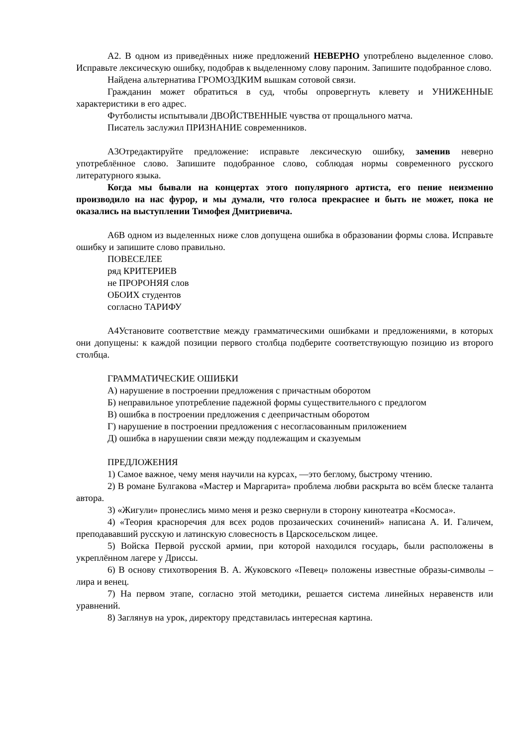А2. В одном из приведённых ниже предложений НЕВЕРНО употреблено выделенное слово. Исправьте лексическую ошибку, подобрав к выделенному слову пароним. Запишите подобранное слово.
Найдена альтернатива ГРОМОЗДКИМ вышкам сотовой связи.
Гражданин может обратиться в суд, чтобы опровергнуть клевету и УНИЖЕННЫЕ характеристики в его адрес.
Футболисты испытывали ДВОЙСТВЕННЫЕ чувства от прощального матча.
Писатель заслужил ПРИЗНАНИЕ современников.
А3Отредактируйте предложение: исправьте лексическую ошибку, заменив неверно употреблённое слово. Запишите подобранное слово, соблюдая нормы современного русского литературного языка.
Когда мы бывали на концертах этого популярного артиста, его пение неизменно производило на нас фурор, и мы думали, что голоса прекраснее и быть не может, пока не оказались на выступлении Тимофея Дмитриевича.
А6В одном из выделенных ниже слов допущена ошибка в образовании формы слова. Исправьте ошибку и запишите слово правильно.
ПОВЕСЕЛЕЕ
ряд КРИТЕРИЕВ
не ПРОРОНЯЯ слов
ОБОИХ студентов
согласно ТАРИФУ
А4Установите соответствие между грамматическими ошибками и предложениями, в которых они допущены: к каждой позиции первого столбца подберите соответствующую позицию из второго столбца.
ГРАММАТИЧЕСКИЕ ОШИБКИ
А) нарушение в построении предложения с причастным оборотом
Б) неправильное употребление падежной формы существительного с предлогом
В) ошибка в построении предложения с деепричастным оборотом
Г) нарушение в построении предложения с несогласованным приложением
Д) ошибка в нарушении связи между подлежащим и сказуемым
ПРЕДЛОЖЕНИЯ
1) Самое важное, чему меня научили на курсах, —это беглому, быстрому чтению.
2) В романе Булгакова «Мастер и Маргарита» проблема любви раскрыта во всём блеске таланта автора.
3) «Жигули» пронеслись мимо меня и резко свернули в сторону кинотеатра «Космоса».
4) «Теория красноречия для всех родов прозаических сочинений» написана А. И. Галичем, преподававший русскую и латинскую словесность в Царскосельском лицее.
5) Войска Первой русской армии, при которой находился государь, были расположены в укреплённом лагере у Дриссы.
6) В основу стихотворения В. А. Жуковского «Певец» положены известные образы-символы – лира и венец.
7) На первом этапе, согласно этой методики, решается система линейных неравенств или уравнений.
8) Заглянув на урок, директору представилась интересная картина.